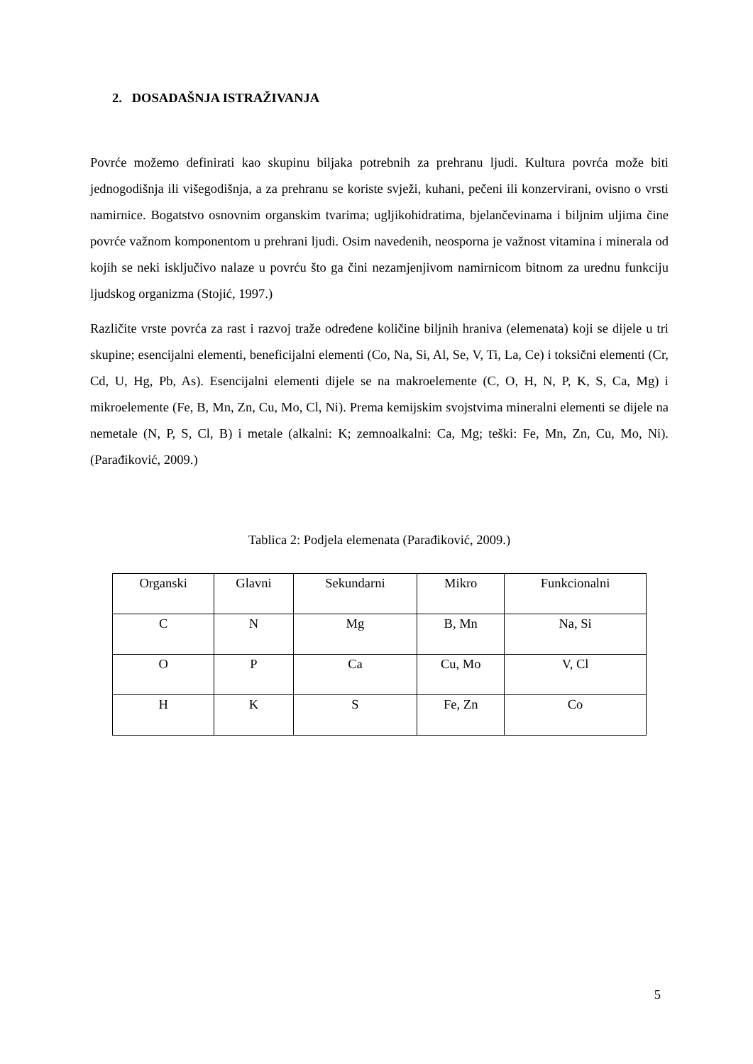2. DOSADAŠNJA ISTRAŽIVANJA
Povrće možemo definirati kao skupinu biljaka potrebnih za prehranu ljudi. Kultura povrća može biti jednogodišnja ili višegodišnja, a za prehranu se koriste svježi, kuhani, pečeni ili konzervirani, ovisno o vrsti namirnice. Bogatstvo osnovnim organskim tvarima; ugljikohidratima, bjelančevinama i biljnim uljima čine povrće važnom komponentom u prehrani ljudi. Osim navedenih, neosporna je važnost vitamina i minerala od kojih se neki isključivo nalaze u povrću što ga čini nezamjenjivom namirnicom bitnom za urednu funkciju ljudskog organizma (Stojić, 1997.)
Različite vrste povrća za rast i razvoj traže određene količine biljnih hraniva (elemenata) koji se dijele u tri skupine; esencijalni elementi, beneficijalni elementi (Co, Na, Si, Al, Se, V, Ti, La, Ce) i toksični elementi (Cr, Cd, U, Hg, Pb, As). Esencijalni elementi dijele se na makroelemente (C, O, H, N, P, K, S, Ca, Mg) i mikroelemente (Fe, B, Mn, Zn, Cu, Mo, Cl, Ni). Prema kemijskim svojstvima mineralni elementi se dijele na nemetale (N, P, S, Cl, B) i metale (alkalni: K; zemnoalkalni: Ca, Mg; teški: Fe, Mn, Zn, Cu, Mo, Ni). (Parađiković, 2009.)
Tablica 2: Podjela elemenata (Parađiković, 2009.)
| Organski | Glavni | Sekundarni | Mikro | Funkcionalni |
| C | N | Mg | B, Mn | Na, Si |
| O | P | Ca | Cu, Mo | V, Cl |
| H | K | S | Fe, Zn | Co |
5